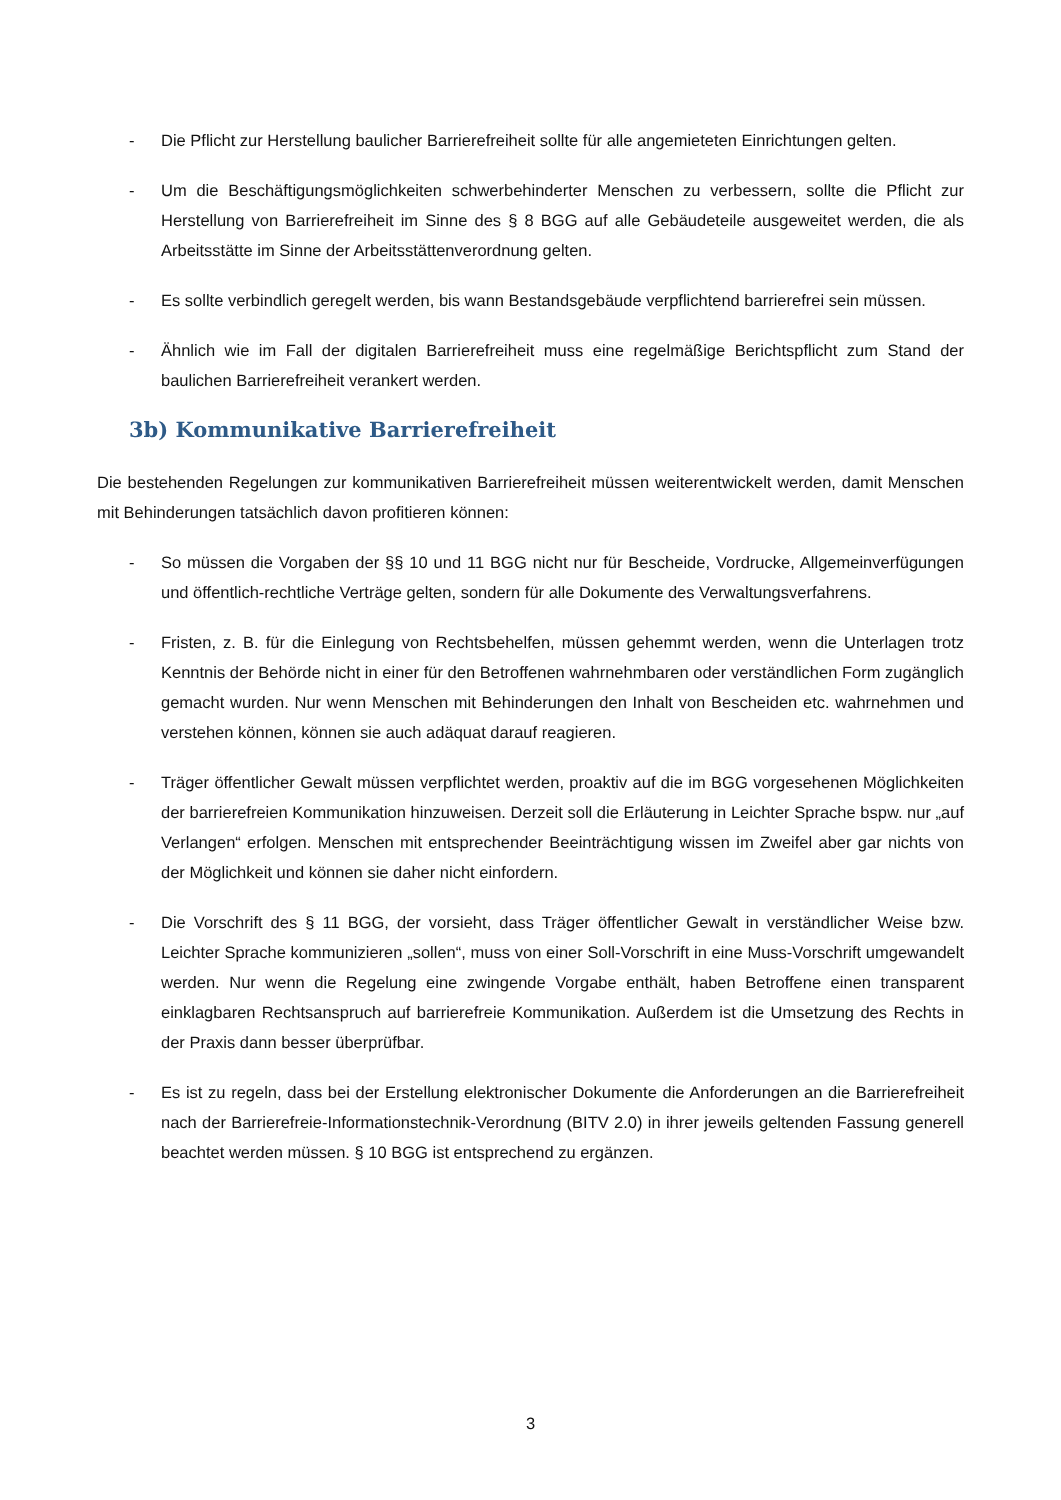- Die Pflicht zur Herstellung baulicher Barrierefreiheit sollte für alle angemieteten Einrichtungen gelten.
- Um die Beschäftigungsmöglichkeiten schwerbehinderter Menschen zu verbessern, sollte die Pflicht zur Herstellung von Barrierefreiheit im Sinne des § 8 BGG auf alle Gebäudeteile ausgeweitet werden, die als Arbeitsstätte im Sinne der Arbeitsstättenverordnung gelten.
- Es sollte verbindlich geregelt werden, bis wann Bestandsgebäude verpflichtend barrierefrei sein müssen.
- Ähnlich wie im Fall der digitalen Barrierefreiheit muss eine regelmäßige Berichtspflicht zum Stand der baulichen Barrierefreiheit verankert werden.
3b) Kommunikative Barrierefreiheit
Die bestehenden Regelungen zur kommunikativen Barrierefreiheit müssen weiterentwickelt werden, damit Menschen mit Behinderungen tatsächlich davon profitieren können:
- So müssen die Vorgaben der §§ 10 und 11 BGG nicht nur für Bescheide, Vordrucke, Allgemeinverfügungen und öffentlich-rechtliche Verträge gelten, sondern für alle Dokumente des Verwaltungsverfahrens.
- Fristen, z. B. für die Einlegung von Rechtsbehelfen, müssen gehemmt werden, wenn die Unterlagen trotz Kenntnis der Behörde nicht in einer für den Betroffenen wahrnehmbaren oder verständlichen Form zugänglich gemacht wurden. Nur wenn Menschen mit Behinderungen den Inhalt von Bescheiden etc. wahrnehmen und verstehen können, können sie auch adäquat darauf reagieren.
- Träger öffentlicher Gewalt müssen verpflichtet werden, proaktiv auf die im BGG vorgesehenen Möglichkeiten der barrierefreien Kommunikation hinzuweisen. Derzeit soll die Erläuterung in Leichter Sprache bspw. nur „auf Verlangen“ erfolgen. Menschen mit entsprechender Beeinträchtigung wissen im Zweifel aber gar nichts von der Möglichkeit und können sie daher nicht einfordern.
- Die Vorschrift des § 11 BGG, der vorsieht, dass Träger öffentlicher Gewalt in verständlicher Weise bzw. Leichter Sprache kommunizieren „sollen“, muss von einer Soll-Vorschrift in eine Muss-Vorschrift umgewandelt werden. Nur wenn die Regelung eine zwingende Vorgabe enthält, haben Betroffene einen transparent einklagbaren Rechtsanspruch auf barrierefreie Kommunikation. Außerdem ist die Umsetzung des Rechts in der Praxis dann besser überprüfbar.
- Es ist zu regeln, dass bei der Erstellung elektronischer Dokumente die Anforderungen an die Barrierefreiheit nach der Barrierefreie-Informationstechnik-Verordnung (BITV 2.0) in ihrer jeweils geltenden Fassung generell beachtet werden müssen. § 10 BGG ist entsprechend zu ergänzen.
3